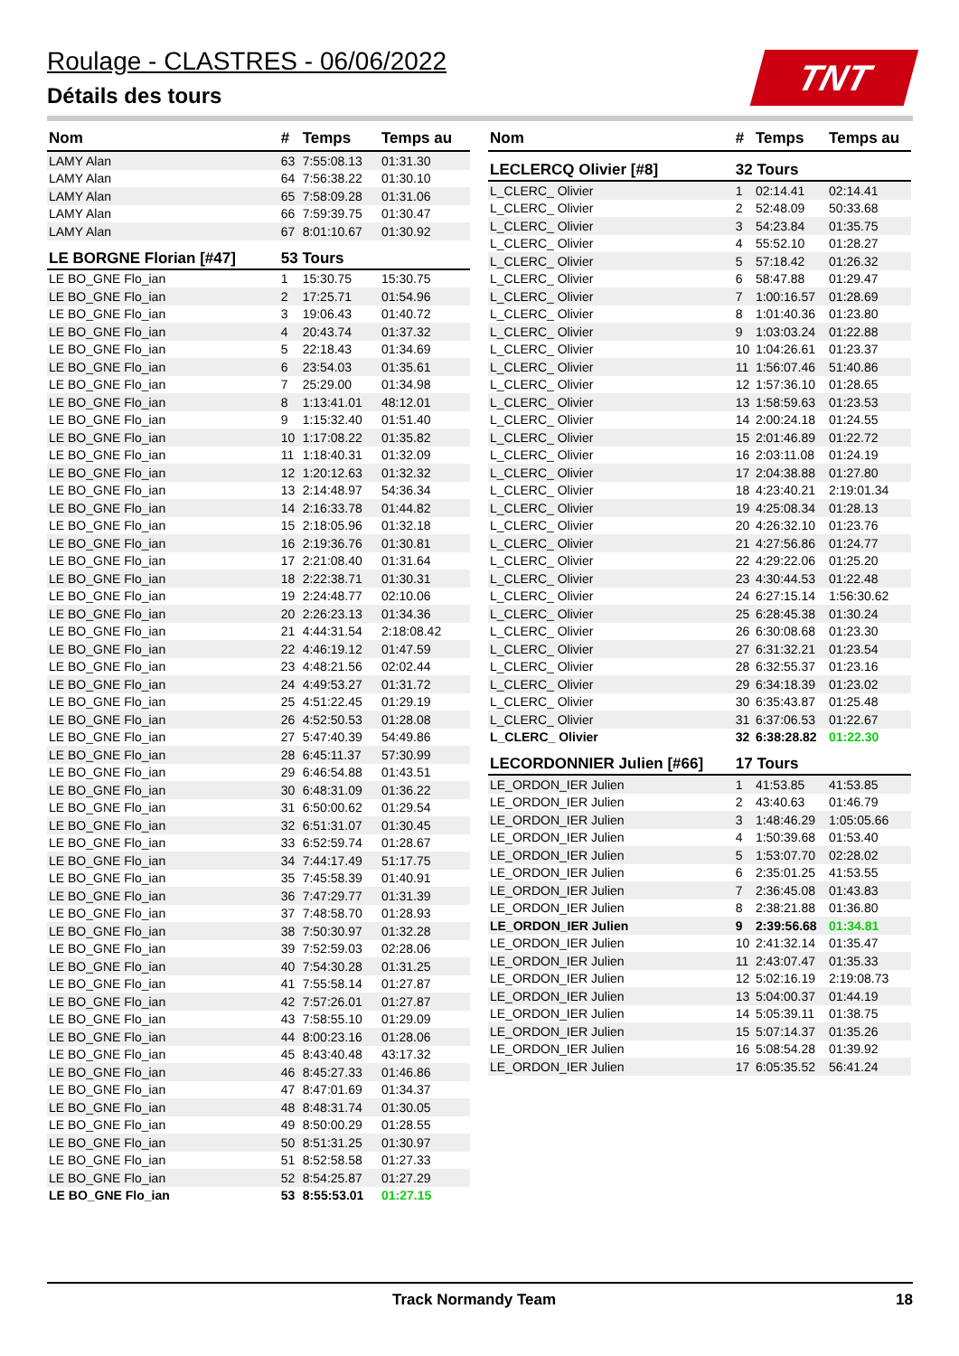Roulage - CLASTRES - 06/06/2022
Détails des tours
TNT
| Nom | # | Temps | Temps au |
| --- | --- | --- | --- |
| LAMY Alan | 63 | 7:55:08.13 | 01:31.30 |
| LAMY Alan | 64 | 7:56:38.22 | 01:30.10 |
| LAMY Alan | 65 | 7:58:09.28 | 01:31.06 |
| LAMY Alan | 66 | 7:59:39.75 | 01:30.47 |
| LAMY Alan | 67 | 8:01:10.67 | 01:30.92 |
| LE BORGNE Florian [#47] | 53 Tours | | |
| LE BO_GNE Flo_ian | 1 | 15:30.75 | 15:30.75 |
| LE BO_GNE Flo_ian | 2 | 17:25.71 | 01:54.96 |
| LE BO_GNE Flo_ian | 3 | 19:06.43 | 01:40.72 |
| LE BO_GNE Flo_ian | 4 | 20:43.74 | 01:37.32 |
| LE BO_GNE Flo_ian | 5 | 22:18.43 | 01:34.69 |
| LE BO_GNE Flo_ian | 6 | 23:54.03 | 01:35.61 |
| LE BO_GNE Flo_ian | 7 | 25:29.00 | 01:34.98 |
| LE BO_GNE Flo_ian | 8 | 1:13:41.01 | 48:12.01 |
| LE BO_GNE Flo_ian | 9 | 1:15:32.40 | 01:51.40 |
| LE BO_GNE Flo_ian | 10 | 1:17:08.22 | 01:35.82 |
| LE BO_GNE Flo_ian | 11 | 1:18:40.31 | 01:32.09 |
| LE BO_GNE Flo_ian | 12 | 1:20:12.63 | 01:32.32 |
| LE BO_GNE Flo_ian | 13 | 2:14:48.97 | 54:36.34 |
| LE BO_GNE Flo_ian | 14 | 2:16:33.78 | 01:44.82 |
| LE BO_GNE Flo_ian | 15 | 2:18:05.96 | 01:32.18 |
| LE BO_GNE Flo_ian | 16 | 2:19:36.76 | 01:30.81 |
| LE BO_GNE Flo_ian | 17 | 2:21:08.40 | 01:31.64 |
| LE BO_GNE Flo_ian | 18 | 2:22:38.71 | 01:30.31 |
| LE BO_GNE Flo_ian | 19 | 2:24:48.77 | 02:10.06 |
| LE BO_GNE Flo_ian | 20 | 2:26:23.13 | 01:34.36 |
| LE BO_GNE Flo_ian | 21 | 4:44:31.54 | 2:18:08.42 |
| LE BO_GNE Flo_ian | 22 | 4:46:19.12 | 01:47.59 |
| LE BO_GNE Flo_ian | 23 | 4:48:21.56 | 02:02.44 |
| LE BO_GNE Flo_ian | 24 | 4:49:53.27 | 01:31.72 |
| LE BO_GNE Flo_ian | 25 | 4:51:22.45 | 01:29.19 |
| LE BO_GNE Flo_ian | 26 | 4:52:50.53 | 01:28.08 |
| LE BO_GNE Flo_ian | 27 | 5:47:40.39 | 54:49.86 |
| LE BO_GNE Flo_ian | 28 | 6:45:11.37 | 57:30.99 |
| LE BO_GNE Flo_ian | 29 | 6:46:54.88 | 01:43.51 |
| LE BO_GNE Flo_ian | 30 | 6:48:31.09 | 01:36.22 |
| LE BO_GNE Flo_ian | 31 | 6:50:00.62 | 01:29.54 |
| LE BO_GNE Flo_ian | 32 | 6:51:31.07 | 01:30.45 |
| LE BO_GNE Flo_ian | 33 | 6:52:59.74 | 01:28.67 |
| LE BO_GNE Flo_ian | 34 | 7:44:17.49 | 51:17.75 |
| LE BO_GNE Flo_ian | 35 | 7:45:58.39 | 01:40.91 |
| LE BO_GNE Flo_ian | 36 | 7:47:29.77 | 01:31.39 |
| LE BO_GNE Flo_ian | 37 | 7:48:58.70 | 01:28.93 |
| LE BO_GNE Flo_ian | 38 | 7:50:30.97 | 01:32.28 |
| LE BO_GNE Flo_ian | 39 | 7:52:59.03 | 02:28.06 |
| LE BO_GNE Flo_ian | 40 | 7:54:30.28 | 01:31.25 |
| LE BO_GNE Flo_ian | 41 | 7:55:58.14 | 01:27.87 |
| LE BO_GNE Flo_ian | 42 | 7:57:26.01 | 01:27.87 |
| LE BO_GNE Flo_ian | 43 | 7:58:55.10 | 01:29.09 |
| LE BO_GNE Flo_ian | 44 | 8:00:23.16 | 01:28.06 |
| LE BO_GNE Flo_ian | 45 | 8:43:40.48 | 43:17.32 |
| LE BO_GNE Flo_ian | 46 | 8:45:27.33 | 01:46.86 |
| LE BO_GNE Flo_ian | 47 | 8:47:01.69 | 01:34.37 |
| LE BO_GNE Flo_ian | 48 | 8:48:31.74 | 01:30.05 |
| LE BO_GNE Flo_ian | 49 | 8:50:00.29 | 01:28.55 |
| LE BO_GNE Flo_ian | 50 | 8:51:31.25 | 01:30.97 |
| LE BO_GNE Flo_ian | 51 | 8:52:58.58 | 01:27.33 |
| LE BO_GNE Flo_ian | 52 | 8:54:25.87 | 01:27.29 |
| LE BO_GNE Flo_ian | 53 | 8:55:53.01 | 01:27.15 |
| Nom | # | Temps | Temps au |
| --- | --- | --- | --- |
| LECLERCQ Olivier [#8] | 32 Tours | | |
| L_CLERC_ Olivier | 1 | 02:14.41 | 02:14.41 |
| L_CLERC_ Olivier | 2 | 52:48.09 | 50:33.68 |
| L_CLERC_ Olivier | 3 | 54:23.84 | 01:35.75 |
| L_CLERC_ Olivier | 4 | 55:52.10 | 01:28.27 |
| L_CLERC_ Olivier | 5 | 57:18.42 | 01:26.32 |
| L_CLERC_ Olivier | 6 | 58:47.88 | 01:29.47 |
| L_CLERC_ Olivier | 7 | 1:00:16.57 | 01:28.69 |
| L_CLERC_ Olivier | 8 | 1:01:40.36 | 01:23.80 |
| L_CLERC_ Olivier | 9 | 1:03:03.24 | 01:22.88 |
| L_CLERC_ Olivier | 10 | 1:04:26.61 | 01:23.37 |
| L_CLERC_ Olivier | 11 | 1:56:07.46 | 51:40.86 |
| L_CLERC_ Olivier | 12 | 1:57:36.10 | 01:28.65 |
| L_CLERC_ Olivier | 13 | 1:58:59.63 | 01:23.53 |
| L_CLERC_ Olivier | 14 | 2:00:24.18 | 01:24.55 |
| L_CLERC_ Olivier | 15 | 2:01:46.89 | 01:22.72 |
| L_CLERC_ Olivier | 16 | 2:03:11.08 | 01:24.19 |
| L_CLERC_ Olivier | 17 | 2:04:38.88 | 01:27.80 |
| L_CLERC_ Olivier | 18 | 4:23:40.21 | 2:19:01.34 |
| L_CLERC_ Olivier | 19 | 4:25:08.34 | 01:28.13 |
| L_CLERC_ Olivier | 20 | 4:26:32.10 | 01:23.76 |
| L_CLERC_ Olivier | 21 | 4:27:56.86 | 01:24.77 |
| L_CLERC_ Olivier | 22 | 4:29:22.06 | 01:25.20 |
| L_CLERC_ Olivier | 23 | 4:30:44.53 | 01:22.48 |
| L_CLERC_ Olivier | 24 | 6:27:15.14 | 1:56:30.62 |
| L_CLERC_ Olivier | 25 | 6:28:45.38 | 01:30.24 |
| L_CLERC_ Olivier | 26 | 6:30:08.68 | 01:23.30 |
| L_CLERC_ Olivier | 27 | 6:31:32.21 | 01:23.54 |
| L_CLERC_ Olivier | 28 | 6:32:55.37 | 01:23.16 |
| L_CLERC_ Olivier | 29 | 6:34:18.39 | 01:23.02 |
| L_CLERC_ Olivier | 30 | 6:35:43.87 | 01:25.48 |
| L_CLERC_ Olivier | 31 | 6:37:06.53 | 01:22.67 |
| L_CLERC_ Olivier | 32 | 6:38:28.82 | 01:22.30 |
| LECORDONNIER Julien [#66] | 17 Tours | | |
| LE_ORDON_IER Julien | 1 | 41:53.85 | 41:53.85 |
| LE_ORDON_IER Julien | 2 | 43:40.63 | 01:46.79 |
| LE_ORDON_IER Julien | 3 | 1:48:46.29 | 1:05:05.66 |
| LE_ORDON_IER Julien | 4 | 1:50:39.68 | 01:53.40 |
| LE_ORDON_IER Julien | 5 | 1:53:07.70 | 02:28.02 |
| LE_ORDON_IER Julien | 6 | 2:35:01.25 | 41:53.55 |
| LE_ORDON_IER Julien | 7 | 2:36:45.08 | 01:43.83 |
| LE_ORDON_IER Julien | 8 | 2:38:21.88 | 01:36.80 |
| LE_ORDON_IER Julien | 9 | 2:39:56.68 | 01:34.81 |
| LE_ORDON_IER Julien | 10 | 2:41:32.14 | 01:35.47 |
| LE_ORDON_IER Julien | 11 | 2:43:07.47 | 01:35.33 |
| LE_ORDON_IER Julien | 12 | 5:02:16.19 | 2:19:08.73 |
| LE_ORDON_IER Julien | 13 | 5:04:00.37 | 01:44.19 |
| LE_ORDON_IER Julien | 14 | 5:05:39.11 | 01:38.75 |
| LE_ORDON_IER Julien | 15 | 5:07:14.37 | 01:35.26 |
| LE_ORDON_IER Julien | 16 | 5:08:54.28 | 01:39.92 |
| LE_ORDON_IER Julien | 17 | 6:05:35.52 | 56:41.24 |
Track Normandy Team 18